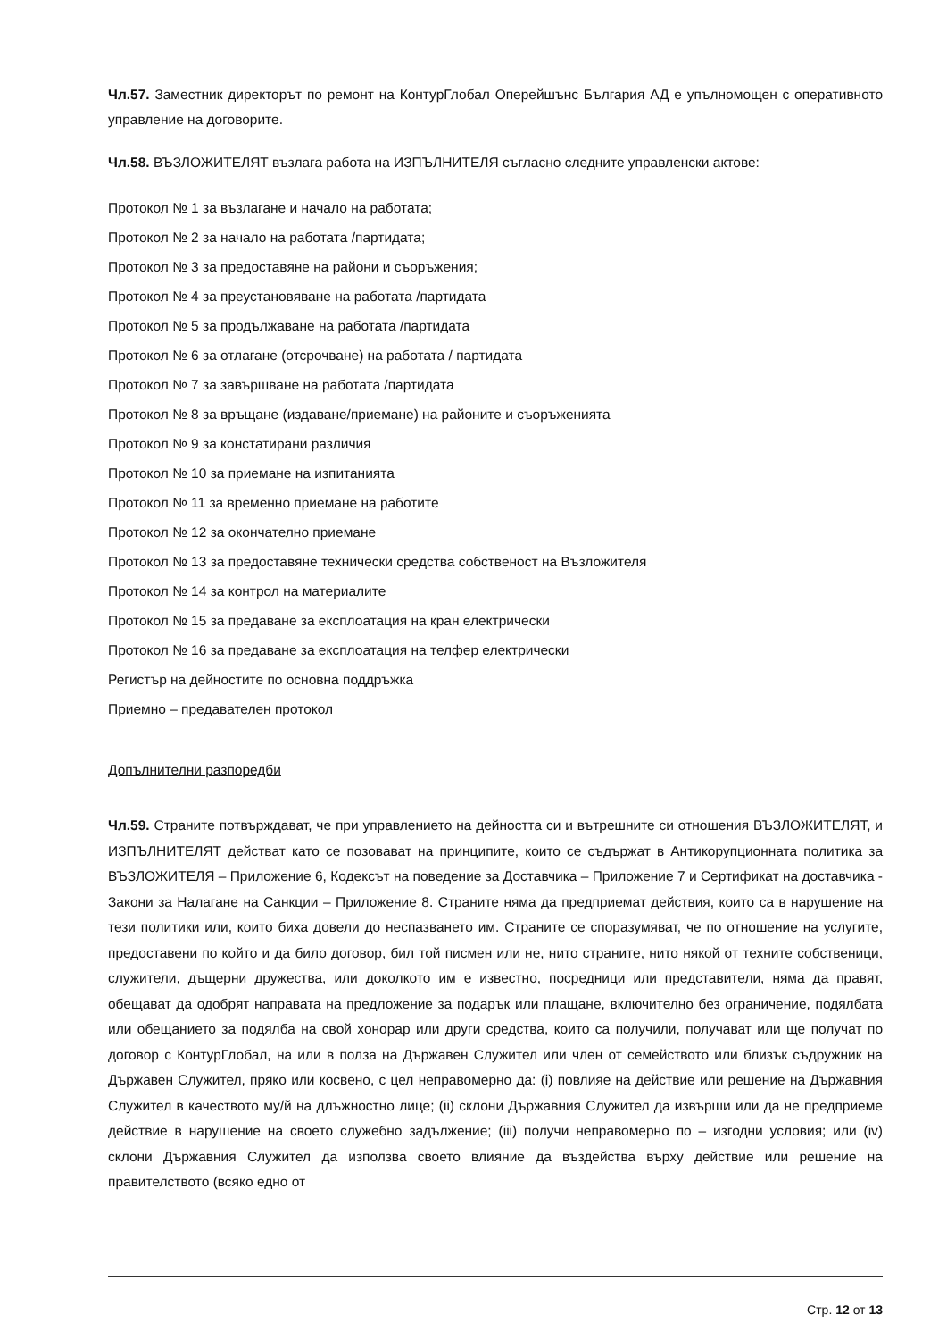Чл.57. Заместник директорът по ремонт на КонтурГлобал Оперейшънс България АД е упълномощен с оперативното управление на договорите.
Чл.58. ВЪЗЛОЖИТЕЛЯТ възлага работа на ИЗПЪЛНИТЕЛЯ съгласно следните управленски актове:
Протокол № 1 за възлагане и начало на работата;
Протокол № 2 за начало на работата /партидата;
Протокол № 3 за предоставяне на райони и съоръжения;
Протокол № 4 за преустановяване на работата /партидата
Протокол № 5 за продължаване на работата /партидата
Протокол № 6 за отлагане (отсрочване) на работата / партидата
Протокол № 7 за завършване на работата /партидата
Протокол № 8 за връщане (издаване/приемане) на районите и съоръженията
Протокол № 9 за констатирани различия
Протокол № 10 за приемане на изпитанията
Протокол № 11 за временно приемане на работите
Протокол № 12 за окончателно приемане
Протокол № 13 за предоставяне технически средства собственост на Възложителя
Протокол № 14 за контрол на материалите
Протокол № 15 за предаване за експлоатация на кран електрически
Протокол № 16 за предаване за експлоатация на телфер електрически
Регистър на дейностите по основна поддръжка
Приемно – предавателен протокол
Допълнителни разпоредби
Чл.59. Страните потвърждават, че при управлението на дейността си и вътрешните си отношения ВЪЗЛОЖИТЕЛЯТ, и ИЗПЪЛНИТЕЛЯТ действат като се позовават на принципите, които се съдържат в Антикорупционната политика за ВЪЗЛОЖИТЕЛЯ – Приложение 6, Кодексът на поведение за Доставчика – Приложение 7 и Сертификат на доставчика - Закони за Налагане на Санкции – Приложение 8. Страните няма да предприемат действия, които са в нарушение на тези политики или, които биха довели до неспазването им. Страните се споразумяват, че по отношение на услугите, предоставени по който и да било договор, бил той писмен или не, нито страните, нито някой от техните собственици, служители, дъщерни дружества, или доколкото им е известно, посредници или представители, няма да правят, обещават да одобрят направата на предложение за подарък или плащане, включително без ограничение, подялбата или обещанието за подялба на свой хонорар или други средства, които са получили, получават или ще получат по договор с КонтурГлобал, на или в полза на Държавен Служител или член от семейството или близък съдружник на Държавен Служител, пряко или косвено, с цел неправомерно да: (i) повлияе на действие или решение на Държавния Служител в качеството му/й на длъжностно лице; (ii) склони Държавния Служител да извърши или да не предприеме действие в нарушение на своето служебно задължение; (iii) получи неправомерно по – изгодни условия; или (iv) склони Държавния Служител да използва своето влияние да въздейства върху действие или решение на правителството (всяко едно от
Стр. 12 от 13